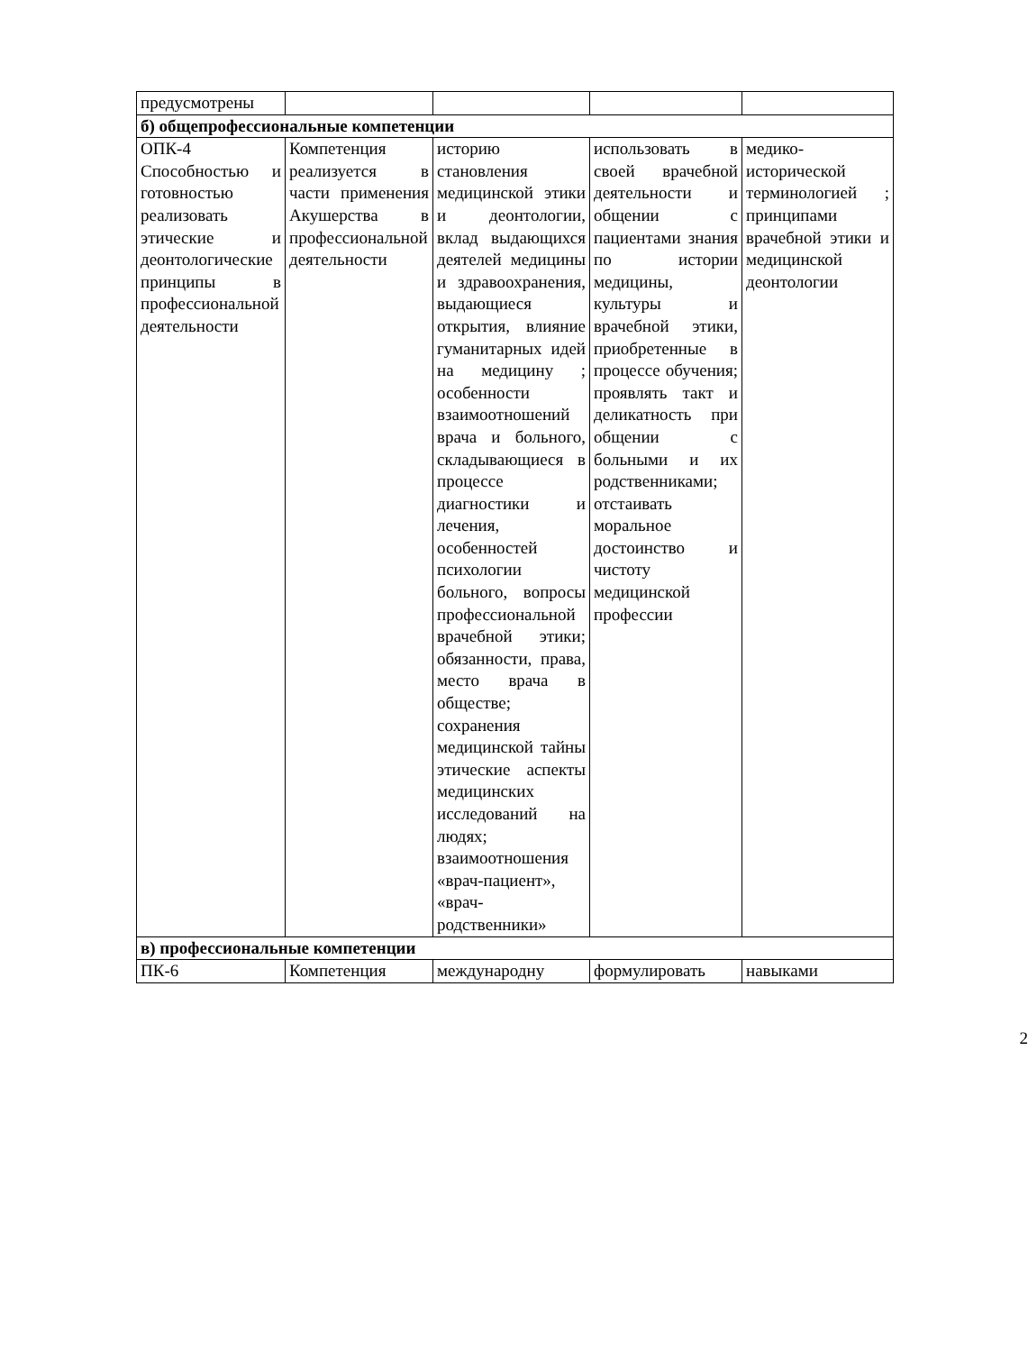| предусмотрены | | | | |
| б) общепрофессиональные компетенции | | | | |
| ОПК-4 Способностью и готовностью реализовать этические и деонтологические принципы в профессиональной деятельности | Компетенция реализуется в части применения Акушерства в профессиональной деятельности | историю становления медицинской этики и деонтологии, вклад выдающихся деятелей медицины и здравоохранения, выдающиеся открытия, влияние гуманитарных идей на медицину ; особенности взаимоотношений врача и больного, складывающиеся в процессе диагностики и лечения, особенностей психологии больного, вопросы профессиональной врачебной этики; обязанности, права, место врача в обществе; сохранения медицинской тайны этические аспекты медицинских исследований на людях; взаимоотношения «врач-пациент», «врач-родственники» | использовать в своей врачебной деятельности и общении с пациентами знания по истории медицины, культуры и врачебной этики, приобретенные в процессе обучения; проявлять такт и деликатность при общении с больными и их родственниками; отстаивать моральное достоинство и чистоту медицинской профессии | медико-исторической терминологией ; принципами врачебной этики и медицинской деонтологии |
| в) профессиональные компетенции | | | | |
| ПК-6 | Компетенция | международну | формулировать | навыками |
2